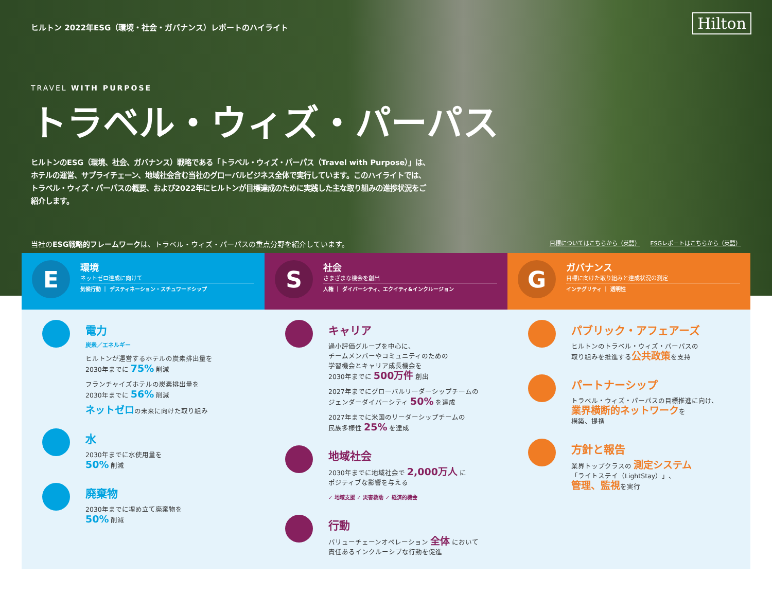Hilton
ヒルトン 2022年ESG（環境・社会・ガバナンス）レポートのハイライト
TRAVEL WITH PURPOSE
トラベル・ウィズ・パーパス
ヒルトンのESG（環境、社会、ガバナンス）戦略である「トラベル・ウィズ・パーパス（Travel with Purpose）」は、ホテルの運営、サプライチェーン、地域社会含む当社のグローバルビジネス全体で実行しています。このハイライトでは、トラベル・ウィズ・パーパスの概要、および2022年にヒルトンが目標達成のために実践した主な取り組みの進捗状況をご紹介します。
当社のESG戦略的フレームワークは、トラベル・ウィズ・パーパスの重点分野を紹介しています。
目標についてはこちらから（英語） ESGレポートはこちらから（英語）
E
環境
ネットゼロ達成に向けて
気候行動 ｜ デスティネーション・スチュワードシップ
S
社会
さまざまな機会を創出
人権 ｜ ダイバーシティ、エクイティ&インクルージョン
G
ガバナンス
目標に向けた取り組みと達成状況の測定
インテグリティ ｜ 透明性
電力
炭素／エネルギー
ヒルトンが運営するホテルの炭素排出量を
2030年までに 75% 削減
フランチャイズホテルの炭素排出量を
2030年までに 56% 削減
ネットゼロの未来に向けた取り組み
水
2030年までに水使用量を
50% 削減
廃棄物
2030年までに埋め立て廃棄物を
50% 削減
キャリア
過小評価グループを中心に、
チームメンバーやコミュニティのための
学習機会とキャリア成長機会を
2030年までに 500万件 創出
2027年までにグローバルリーダーシップチームの
ジェンダーダイバーシティ 50% を達成
2027年までに米国のリーダーシップチームの
民族多様性 25% を達成
地域社会
2030年までに地域社会で 2,000万人 に
ポジティブな影響を与える
✓ 地域支援 ✓ 災害救助 ✓ 経済的機会
行動
バリューチェーンオペレーション 全体 において
責任あるインクルーシブな行動を促進
パブリック・アフェアーズ
ヒルトンのトラベル・ウィズ・パーパスの
取り組みを推進する公共政策を支持
パートナーシップ
トラベル・ウィズ・パーパスの目標推進に向け、
業界横断的ネットワークを
構築、提携
方針と報告
業界トップクラスの 測定システム
「ライトステイ（LightStay）」、
管理、監視を実行